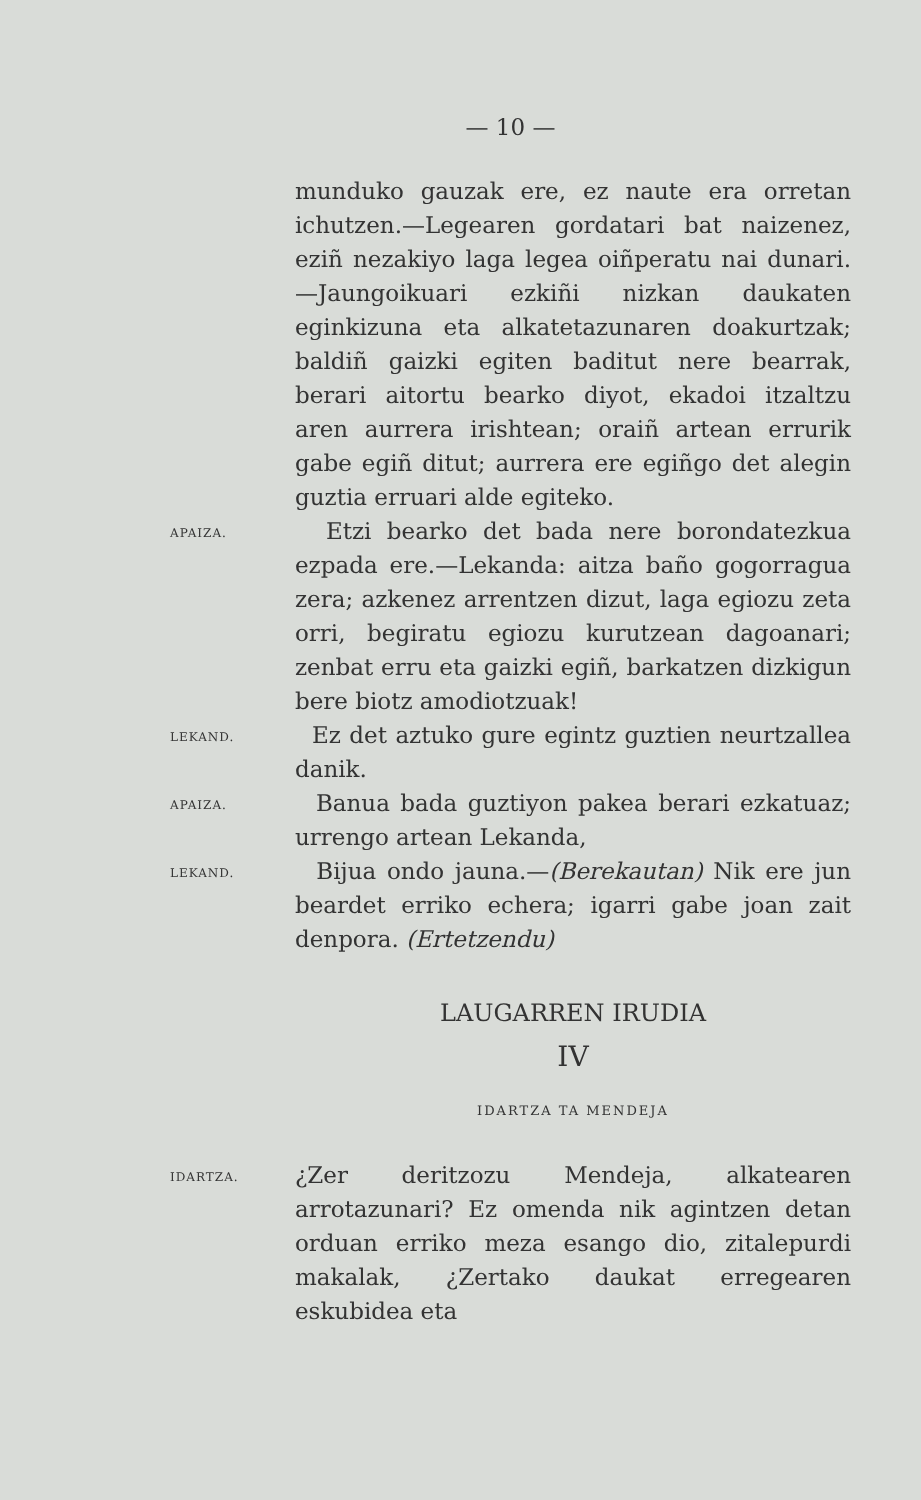— 10 —
munduko gauzak ere, ez naute era orretan ichutzen.—Legearen gordatari bat naizenez, eziñ nezakiyo laga legea oiñperatu nai dunari.—Jaungoikuari ezkiñi nizkan daukaten eginkizuna eta alkatetazunaren doakurtzak; baldiñ gaizki egiten baditut nere bearrak, berari aitortu bearko diyot, ekadoi itzaltzu aren aurrera irishtean; oraiñ artean errurik gabe egiñ ditut; aurrera ere egiñgo det alegin guztia erruari alde egiteko.
APAIZA.
Etzi bearko det bada nere borondatezkua ezpada ere.—Lekanda: aitza baño gogorragua zera; azkenez arrentzen dizut, laga egiozu zeta orri, begiratu egiozu kurutzean dagoanari; zenbat erru eta gaizki egiñ, barkatzen dizkigun bere biotz amodiotzuak!
LEKAND.
Ez det aztuko gure egintz guztien neurtzallea danik.
APAIZA.
Banua bada guztiyon pakea berari ezkatuaz; urrengo artean Lekanda,
LEKAND.
Bijua ondo jauna.—(Berekautan) Nik ere jun beardet erriko echera; igarri gabe joan zait denpora. (Ertetzendu)
LAUGARREN IRUDIA
IV
IDARTZA TA MENDEJA
IDARTZA.
¿Zer deritzozu Mendeja, alkatearen arrotazunari? Ez omenda nik agintzen detan orduan erriko meza esango dio, zitalepurdi makalak, ¿Zertako daukat erregearen eskubidea eta